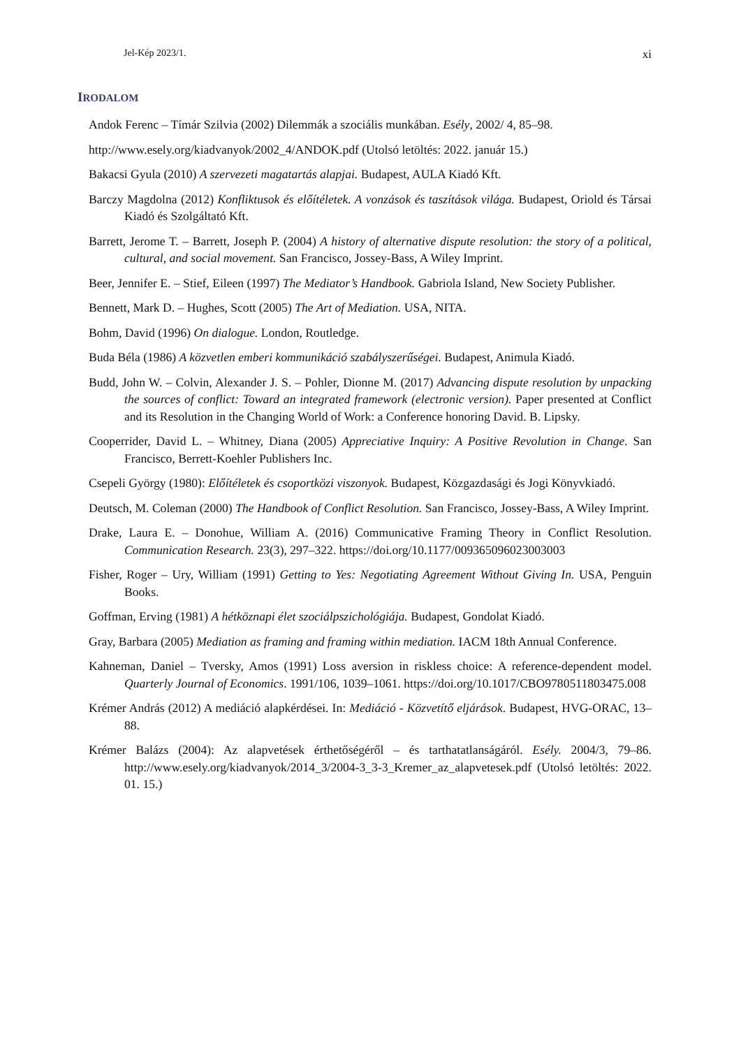Jel-Kép 2023/1. xi
IRODALOM
Andok Ferenc – Tímár Szilvia (2002) Dilemmák a szociális munkában. Esély, 2002/ 4, 85–98.
http://www.esely.org/kiadvanyok/2002_4/ANDOK.pdf (Utolsó letöltés: 2022. január 15.)
Bakacsi Gyula (2010) A szervezeti magatartás alapjai. Budapest, AULA Kiadó Kft.
Barczy Magdolna (2012) Konfliktusok és előítéletek. A vonzások és taszítások világa. Budapest, Oriold és Társai Kiadó és Szolgáltató Kft.
Barrett, Jerome T. – Barrett, Joseph P. (2004) A history of alternative dispute resolution: the story of a political, cultural, and social movement. San Francisco, Jossey-Bass, A Wiley Imprint.
Beer, Jennifer E. – Stief, Eileen (1997) The Mediator’s Handbook. Gabriola Island, New Society Publisher.
Bennett, Mark D. – Hughes, Scott (2005) The Art of Mediation. USA, NITA.
Bohm, David (1996) On dialogue. London, Routledge.
Buda Béla (1986) A közvetlen emberi kommunikáció szabályszerűségei. Budapest, Animula Kiadó.
Budd, John W. – Colvin, Alexander J. S. – Pohler, Dionne M. (2017) Advancing dispute resolution by unpacking the sources of conflict: Toward an integrated framework (electronic version). Paper presented at Conflict and its Resolution in the Changing World of Work: a Conference honoring David. B. Lipsky.
Cooperrider, David L. – Whitney, Diana (2005) Appreciative Inquiry: A Positive Revolution in Change. San Francisco, Berrett-Koehler Publishers Inc.
Csepeli György (1980): Előítéletek és csoportközi viszonyok. Budapest, Közgazdasági és Jogi Könyvkiadó.
Deutsch, M. Coleman (2000) The Handbook of Conflict Resolution. San Francisco, Jossey-Bass, A Wiley Imprint.
Drake, Laura E. – Donohue, William A. (2016) Communicative Framing Theory in Conflict Resolution. Communication Research. 23(3), 297–322. https://doi.org/10.1177/009365096023003003
Fisher, Roger – Ury, William (1991) Getting to Yes: Negotiating Agreement Without Giving In. USA, Penguin Books.
Goffman, Erving (1981) A hétköznapi élet szociálpszichológiája. Budapest, Gondolat Kiadó.
Gray, Barbara (2005) Mediation as framing and framing within mediation. IACM 18th Annual Conference.
Kahneman, Daniel – Tversky, Amos (1991) Loss aversion in riskless choice: A reference-dependent model. Quarterly Journal of Economics. 1991/106, 1039–1061. https://doi.org/10.1017/CBO9780511803475.008
Krémer András (2012) A mediáció alapkérdései. In: Mediáció - Közvetítő eljárások. Budapest, HVG-ORAC, 13–88.
Krémer Balázs (2004): Az alapvetések érthetőségéről – és tarthatatlanságáról. Esély. 2004/3, 79–86. http://www.esely.org/kiadvanyok/2014_3/2004-3_3-3_Kremer_az_alapvetesek.pdf (Utolsó letöltés: 2022. 01. 15.)